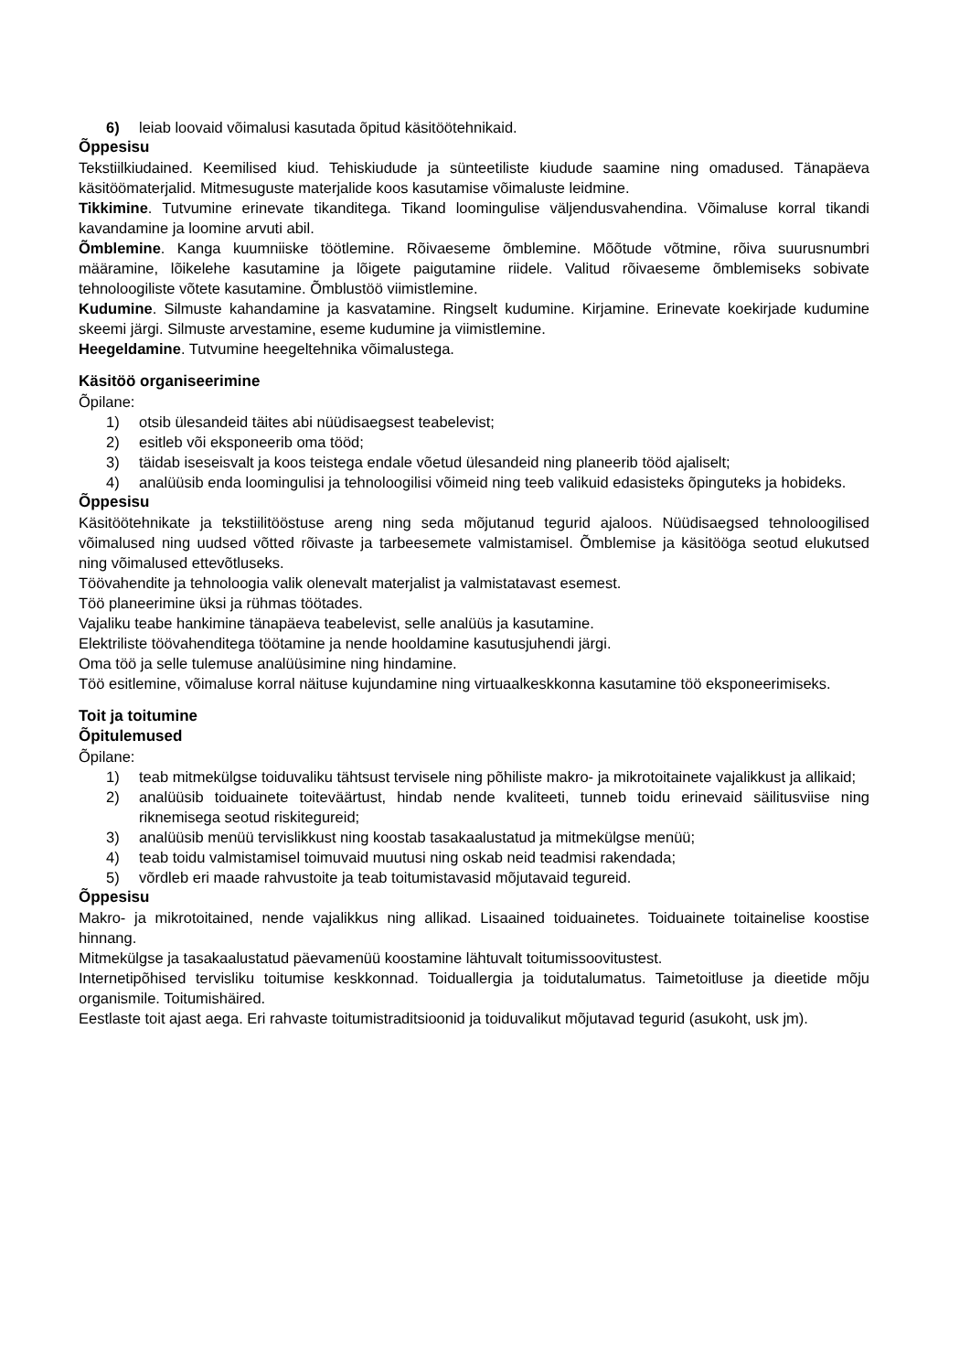6) leiab loovaid võimalusi kasutada õpitud käsitöötehnikaid.
Õppesisu
Tekstiilkiudained. Keemilised kiud. Tehiskiudude ja sünteetiliste kiudude saamine ning omadused. Tänapäeva käsitöömaterjalid. Mitmesuguste materjalide koos kasutamise võimaluste leidmine.
Tikkimine. Tutvumine erinevate tikanditega. Tikand loomingulise väljendusvahendina. Võimaluse korral tikandi kavandamine ja loomine arvuti abil.
Õmblemine. Kanga kuumniiske töötlemine. Rõivaeseme õmblemine. Mõõtude võtmine, rõiva suurusnumbri määramine, lõikelehe kasutamine ja lõigete paigutamine riidele. Valitud rõivaeseme õmblemiseks sobivate tehnoloogiliste võtete kasutamine. Õmblustöö viimistlemine.
Kudumine. Silmuste kahandamine ja kasvatamine. Ringselt kudumine. Kirjamine. Erinevate koekirjade kudumine skeemi järgi. Silmuste arvestamine, eseme kudumine ja viimistlemine.
Heegeldamine. Tutvumine heegeltehnika võimalustega.
Käsitöö organiseerimine
Õpilane:
1) otsib ülesandeid täites abi nüüdisaegsest teabelevist;
2) esitleb või eksponeerib oma tööd;
3) täidab iseseisvalt ja koos teistega endale võetud ülesandeid ning planeerib tööd ajaliselt;
4) analüüsib enda loomingulisi ja tehnoloogilisi võimeid ning teeb valikuid edasisteks õpinguteks ja hobideks.
Õppesisu
Käsitöötehnikate ja tekstiilitööstuse areng ning seda mõjutanud tegurid ajaloos. Nüüdisaegsed tehnoloogilised võimalused ning uudsed võtted rõivaste ja tarbeesemete valmistamisel. Õmblemise ja käsitööga seotud elukutsed ning võimalused ettevõtluseks.
Töövahendite ja tehnoloogia valik olenevalt materjalist ja valmistatavast esemest.
Töö planeerimine üksi ja rühmas töötades.
Vajaliku teabe hankimine tänapäeva teabelevist, selle analüüs ja kasutamine.
Elektriliste töövahenditega töötamine ja nende hooldamine kasutusjuhendi järgi.
Oma töö ja selle tulemuse analüüsimine ning hindamine.
Töö esitlemine, võimaluse korral näituse kujundamine ning virtuaalkeskkonna kasutamine töö eksponeerimiseks.
Toit ja toitumine
Õpitulemused
Õpilane:
1) teab mitmekülgse toiduvaliku tähtsust tervisele ning põhiliste makro- ja mikrotoitainete vajalikkust ja allikaid;
2) analüüsib toiduainete toiteväärtust, hindab nende kvaliteeti, tunneb toidu erinevaid säilitusviise ning riknemisega seotud riskitegureid;
3) analüüsib menüü tervislikkust ning koostab tasakaalustatud ja mitmekülgse menüü;
4) teab toidu valmistamisel toimuvaid muutusi ning oskab neid teadmisi rakendada;
5) võrdleb eri maade rahvustoite ja teab toitumistavasid mõjutavaid tegureid.
Õppesisu
Makro- ja mikrotoitained, nende vajalikkus ning allikad. Lisaained toiduainetes. Toiduainete toitainelise koostise hinnang.
Mitmekülgse ja tasakaalustatud päevamenüü koostamine lähtuvalt toitumissoovitustest.
Internetipõhised tervisliku toitumise keskkonnad. Toiduallergia ja toidutalumatus. Taimetoitluse ja dieetide mõju organismile. Toitumishäired.
Eestlaste toit ajast aega. Eri rahvaste toitumistraditsioonid ja toiduvalikut mõjutavad tegurid (asukoht, usk jm).